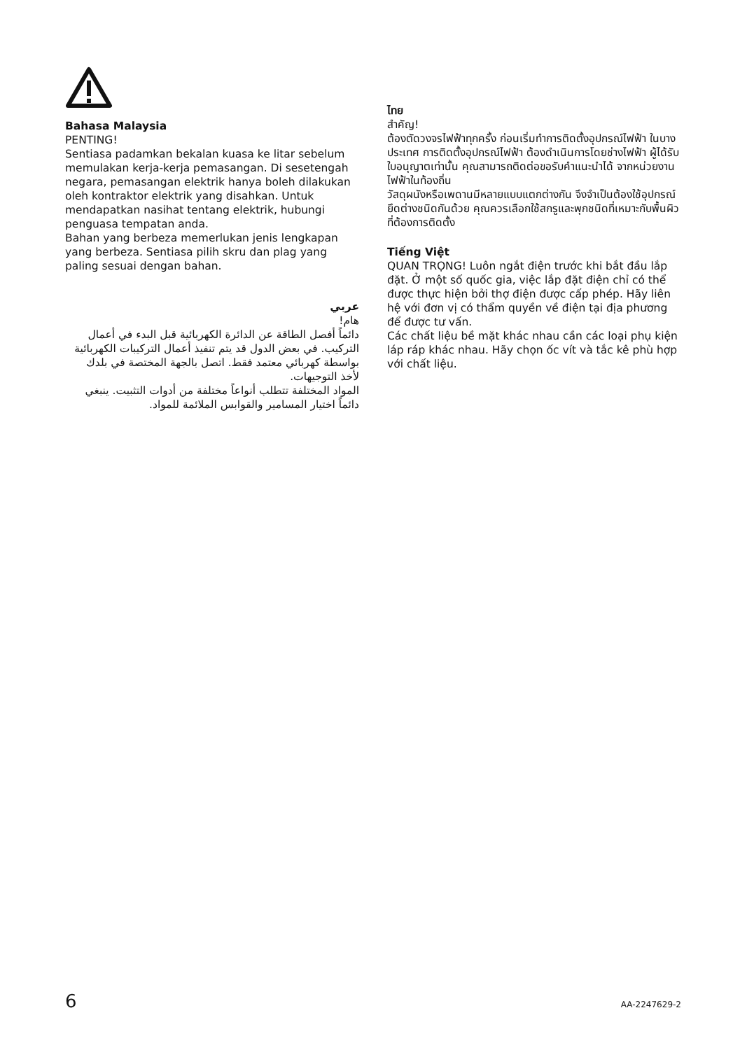Bahasa Malaysia
PENTING!
Sentiasa padamkan bekalan kuasa ke litar sebelum memulakan kerja-kerja pemasangan. Di sesetengah negara, pemasangan elektrik hanya boleh dilakukan oleh kontraktor elektrik yang disahkan. Untuk mendapatkan nasihat tentang elektrik, hubungi penguasa tempatan anda.
Bahan yang berbeza memerlukan jenis lengkapan yang berbeza. Sentiasa pilih skru dan plag yang paling sesuai dengan bahan.
عربي
هام!
دائماً أفصل الطاقة عن الدائرة الكهربائية قبل البدء في أعمال التركيب. في بعض الدول قد يتم تنفيذ أعمال التركيبات الكهربائية بواسطة كهربائي معتمد فقط. اتصل بالجهة المختصة في بلدك لأخذ التوجيهات.
المواد المختلفة تتطلب أنواعاً مختلفة من أدوات التثبيت. ينبغي دائماً اختيار المسامير والقوابس الملائمة للمواد.
ไทย
สำคัญ!
ต้องตัดวงจรไฟฟ้าทุกครั้ง ก่อนเริ่มทำการติดตั้งอุปกรณ์ไฟฟ้า ในบางประเทศ การติดตั้งอุปกรณ์ไฟฟ้า ต้องดำเนินการโดยช่างไฟฟ้า ผู้ได้รับใบอนุญาตเท่านั้น คุณสามารถติดต่อขอรับคำแนะนำได้ จากหน่วยงานไฟฟ้าในท้องถิ่น
วัสดุผนังหรือเพดานมีหลายแบบแตกต่างกัน จึงจำเป็นต้องใช้อุปกรณ์ยึดต่างชนิดกันด้วย คุณควรเลือกใช้สกรูและพุกชนิดที่เหมาะกับพื้นผิวที่ต้องการติดตั้ง
Tiếng Việt
QUAN TRỌNG! Luôn ngắt điện trước khi bắt đầu lắp đặt. Ở một số quốc gia, việc lắp đặt điện chỉ có thể được thực hiện bởi thợ điện được cấp phép. Hãy liên hệ với đơn vị có thẩm quyền về điện tại địa phương để được tư vấn.
Các chất liệu bề mặt khác nhau cần các loại phụ kiện láp ráp khác nhau. Hãy chọn ốc vít và tắc kê phù hợp với chất liệu.
6 AA-2247629-2